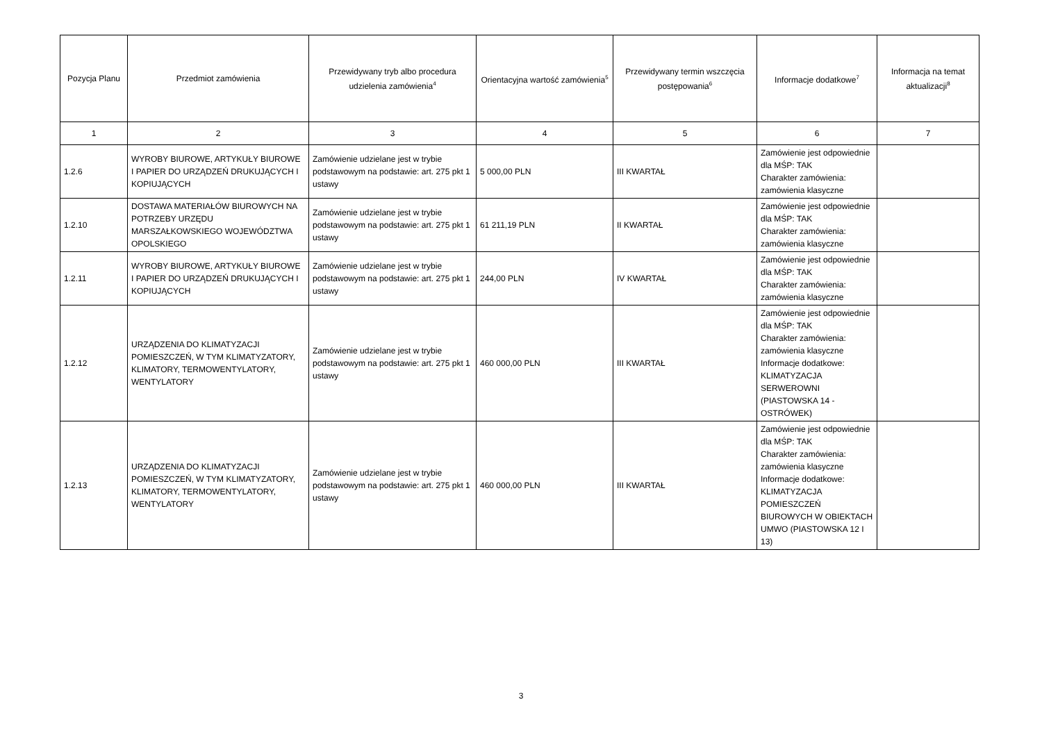| Pozycja Planu | Przedmiot zamówienia | Przewidywany tryb albo procedura udzielenia zamówienia<sup>4</sup> | Orientacyjna wartość zamówienia<sup>5</sup> | Przewidywany termin wszczęcia postępowania<sup>6</sup> | Informacje dodatkowe<sup>7</sup> | Informacja na temat aktualizacji<sup>8</sup> |
| --- | --- | --- | --- | --- | --- | --- |
| 1 | 2 | 3 | 4 | 5 | 6 | 7 |
| 1.2.6 | WYROBY BIUROWE, ARTYKUŁY BIUROWE I PAPIER DO URZĄDZEŃ DRUKUJĄCYCH I KOPIUJĄCYCH | Zamówienie udzielane jest w trybie podstawowym na podstawie: art. 275 pkt 1 ustawy | 5 000,00 PLN | III KWARTAŁ | Zamówienie jest odpowiednie dla MŚP: TAK Charakter zamówienia: zamówienia klasyczne | |
| 1.2.10 | DOSTAWA MATERIAŁÓW BIUROWYCH NA POTRZEBY URZĘDU MARSZAŁKOWSKIEGO WOJEWÓDZTWA OPOLSKIEGO | Zamówienie udzielane jest w trybie podstawowym na podstawie: art. 275 pkt 1 ustawy | 61 211,19 PLN | II KWARTAŁ | Zamówienie jest odpowiednie dla MŚP: TAK Charakter zamówienia: zamówienia klasyczne | |
| 1.2.11 | WYROBY BIUROWE, ARTYKUŁY BIUROWE I PAPIER DO URZĄDZEŃ DRUKUJĄCYCH I KOPIUJĄCYCH | Zamówienie udzielane jest w trybie podstawowym na podstawie: art. 275 pkt 1 ustawy | 244,00 PLN | IV KWARTAŁ | Zamówienie jest odpowiednie dla MŚP: TAK Charakter zamówienia: zamówienia klasyczne | |
| 1.2.12 | URZĄDZENIA DO KLIMATYZACJI POMIESZCZEŃ, W TYM KLIMATYZATORY, KLIMATORY, TERMOWENTYLATORY, WENTYLATORY | Zamówienie udzielane jest w trybie podstawowym na podstawie: art. 275 pkt 1 ustawy | 460 000,00 PLN | III KWARTAŁ | Zamówienie jest odpowiednie dla MŚP: TAK Charakter zamówienia: zamówienia klasyczne Informacje dodatkowe: KLIMATYZACJA SERWEROWNI (PIASTOWSKA 14 - OSTRÓWEK) | |
| 1.2.13 | URZĄDZENIA DO KLIMATYZACJI POMIESZCZEŃ, W TYM KLIMATYZATORY, KLIMATORY, TERMOWENTYLATORY, WENTYLATORY | Zamówienie udzielane jest w trybie podstawowym na podstawie: art. 275 pkt 1 ustawy | 460 000,00 PLN | III KWARTAŁ | Zamówienie jest odpowiednie dla MŚP: TAK Charakter zamówienia: zamówienia klasyczne Informacje dodatkowe: KLIMATYZACJA POMIESZCZEŃ BIUROWYCH W OBIEKTACH UMWO (PIASTOWSKA 12 I 13) | |
3